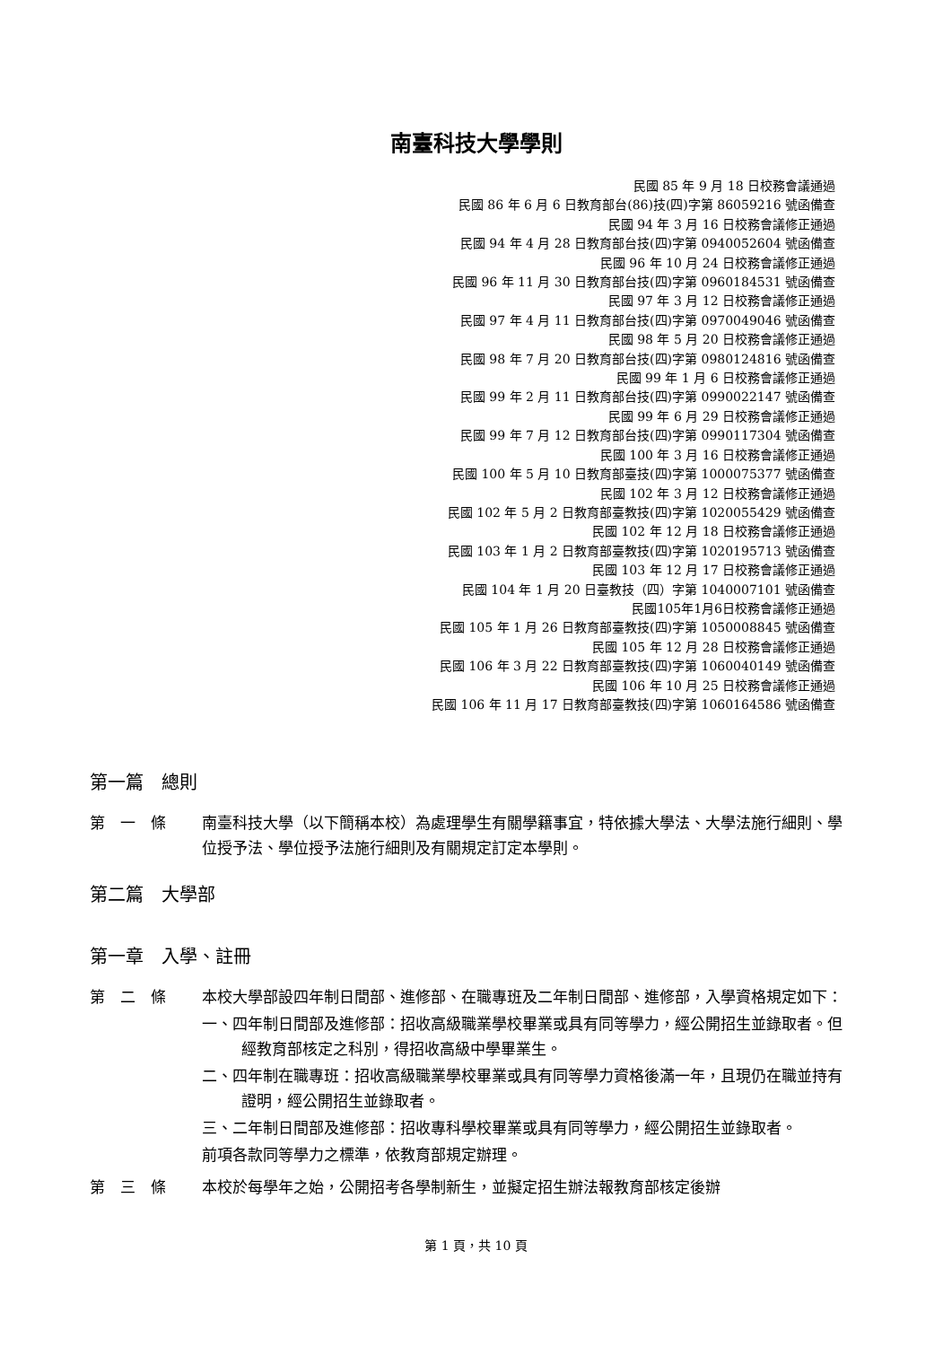南臺科技大學學則
民國 85 年 9 月 18 日校務會議通過
民國 86 年 6 月 6 日教育部台(86)技(四)字第 86059216 號函備查
民國 94 年 3 月 16 日校務會議修正通過
民國 94 年 4 月 28 日教育部台技(四)字第 0940052604 號函備查
民國 96 年 10 月 24 日校務會議修正通過
民國 96 年 11 月 30 日教育部台技(四)字第 0960184531 號函備查
民國 97 年 3 月 12 日校務會議修正通過
民國 97 年 4 月 11 日教育部台技(四)字第 0970049046 號函備查
民國 98 年 5 月 20 日校務會議修正通過
民國 98 年 7 月 20 日教育部台技(四)字第 0980124816 號函備查
民國 99 年 1 月 6 日校務會議修正通過
民國 99 年 2 月 11 日教育部台技(四)字第 0990022147 號函備查
民國 99 年 6 月 29 日校務會議修正通過
民國 99 年 7 月 12 日教育部台技(四)字第 0990117304 號函備查
民國 100 年 3 月 16 日校務會議修正通過
民國 100 年 5 月 10 日教育部臺技(四)字第 1000075377 號函備查
民國 102 年 3 月 12 日校務會議修正通過
民國 102 年 5 月 2 日教育部臺教技(四)字第 1020055429 號函備查
民國 102 年 12 月 18 日校務會議修正通過
民國 103 年 1 月 2 日教育部臺教技(四)字第 1020195713 號函備查
民國 103 年 12 月 17 日校務會議修正通過
民國 104 年 1 月 20 日臺教技（四）字第 1040007101 號函備查
民國105年1月6日校務會議修正通過
民國 105 年 1 月 26 日教育部臺教技(四)字第 1050008845 號函備查
民國 105 年 12 月 28 日校務會議修正通過
民國 106 年 3 月 22 日教育部臺教技(四)字第 1060040149 號函備查
民國 106 年 10 月 25 日校務會議修正通過
民國 106 年 11 月 17 日教育部臺教技(四)字第 1060164586 號函備查
第一篇　總則
第　一　條 南臺科技大學（以下簡稱本校）為處理學生有關學籍事宜，特依據大學法、大學法施行細則、學位授予法、學位授予法施行細則及有關規定訂定本學則。
第二篇　大學部
第一章　入學、註冊
第　二　條 本校大學部設四年制日間部、進修部、在職專班及二年制日間部、進修部，入學資格規定如下：
一、四年制日間部及進修部：招收高級職業學校畢業或具有同等學力，經公開招生並錄取者。但經教育部核定之科別，得招收高級中學畢業生。
二、四年制在職專班：招收高級職業學校畢業或具有同等學力資格後滿一年，且現仍在職並持有證明，經公開招生並錄取者。
三、二年制日間部及進修部：招收專科學校畢業或具有同等學力，經公開招生並錄取者。
前項各款同等學力之標準，依教育部規定辦理。
第　三　條 本校於每學年之始，公開招考各學制新生，並擬定招生辦法報教育部核定後辦
第 1 頁，共 10 頁